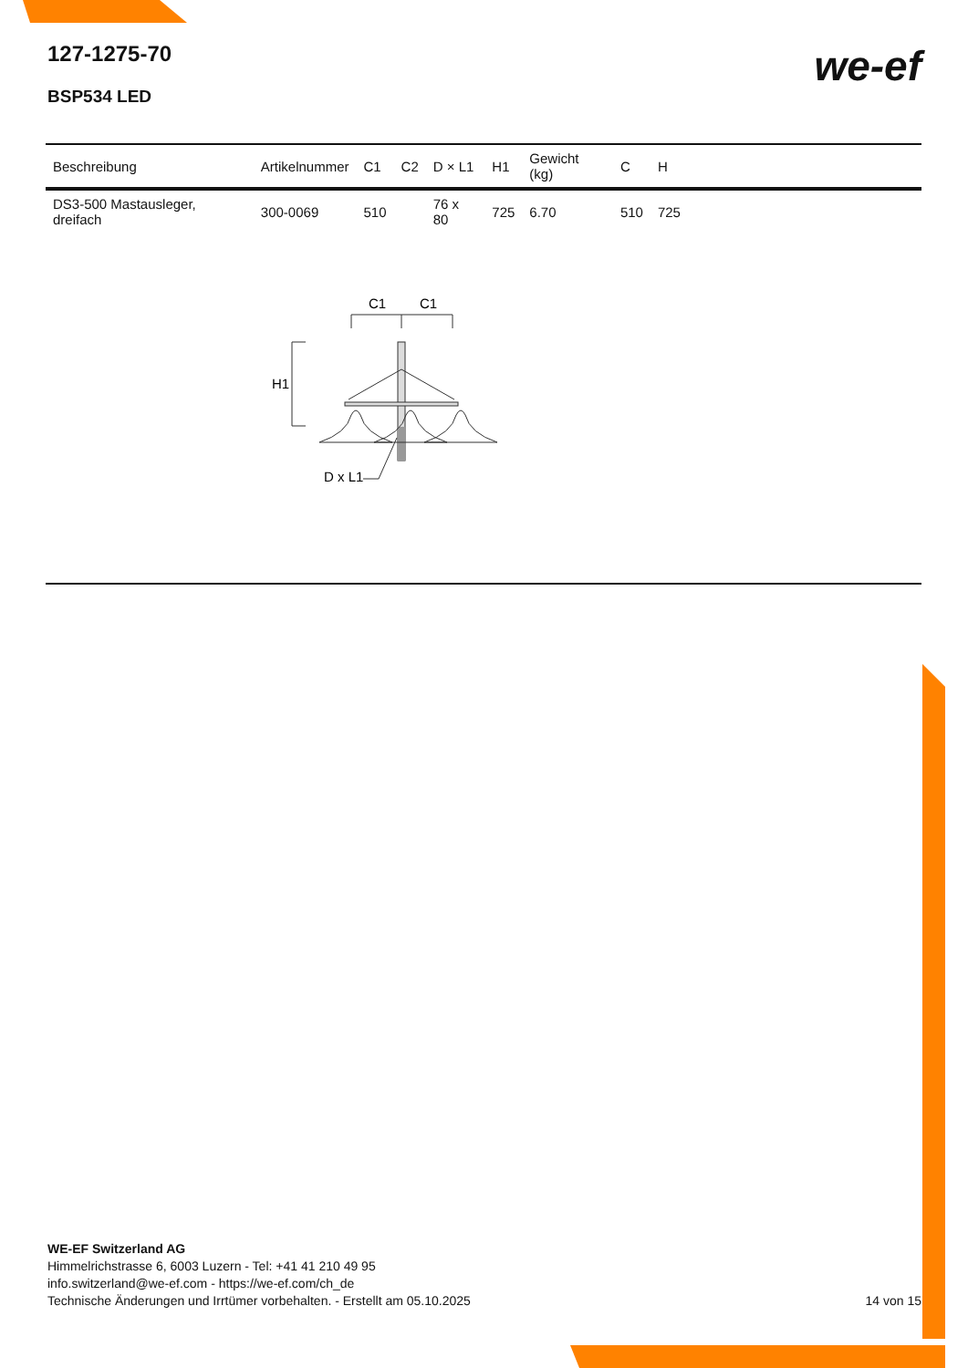127-1275-70
BSP534 LED
we-ef
| Beschreibung | Artikelnummer | C1 | C2 | D × L1 | H1 | Gewicht (kg) | C | H | |
| --- | --- | --- | --- | --- | --- | --- | --- | --- | --- |
| DS3-500 Mastausleger, dreifach | 300-0069 | 510 | | 76 x 80 | 725 | 6.70 | 510 | 725 | |
C1
C1
H1
D x L1
WE-EF Switzerland AG
Himmelrichstrasse 6, 6003 Luzern - Tel: +41 41 210 49 95
info.switzerland@we-ef.com - https://we-ef.com/ch_de
Technische Änderungen und Irrtümer vorbehalten. - Erstellt am 05.10.2025 14 von 15